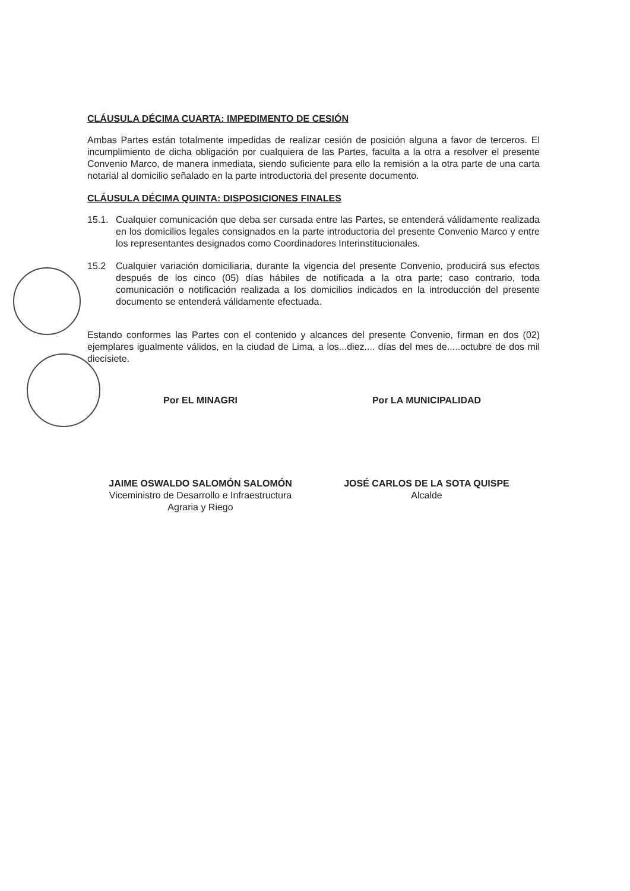CLÁUSULA DÉCIMA CUARTA: IMPEDIMENTO DE CESIÓN
Ambas Partes están totalmente impedidas de realizar cesión de posición alguna a favor de terceros. El incumplimiento de dicha obligación por cualquiera de las Partes, faculta a la otra a resolver el presente Convenio Marco, de manera inmediata, siendo suficiente para ello la remisión a la otra parte de una carta notarial al domicilio señalado en la parte introductoria del presente documento.
CLÁUSULA DÉCIMA QUINTA: DISPOSICIONES FINALES
15.1. Cualquier comunicación que deba ser cursada entre las Partes, se entenderá válidamente realizada en los domicilios legales consignados en la parte introductoria del presente Convenio Marco y entre los representantes designados como Coordinadores Interinstitucionales.
15.2 Cualquier variación domiciliaria, durante la vigencia del presente Convenio, producirá sus efectos después de los cinco (05) días hábiles de notificada a la otra parte; caso contrario, toda comunicación o notificación realizada a los domicilios indicados en la introducción del presente documento se entenderá válidamente efectuada.
Estando conformes las Partes con el contenido y alcances del presente Convenio, firman en dos (02) ejemplares igualmente válidos, en la ciudad de Lima, a los...diez.... días del mes de.....octubre de dos mil diecisiete.
Por EL MINAGRI
JAIME OSWALDO SALOMÓN SALOMÓN
Viceministro de Desarrollo e Infraestructura
Agraria y Riego
Por LA MUNICIPALIDAD
JOSÉ CARLOS DE LA SOTA QUISPE
Alcalde